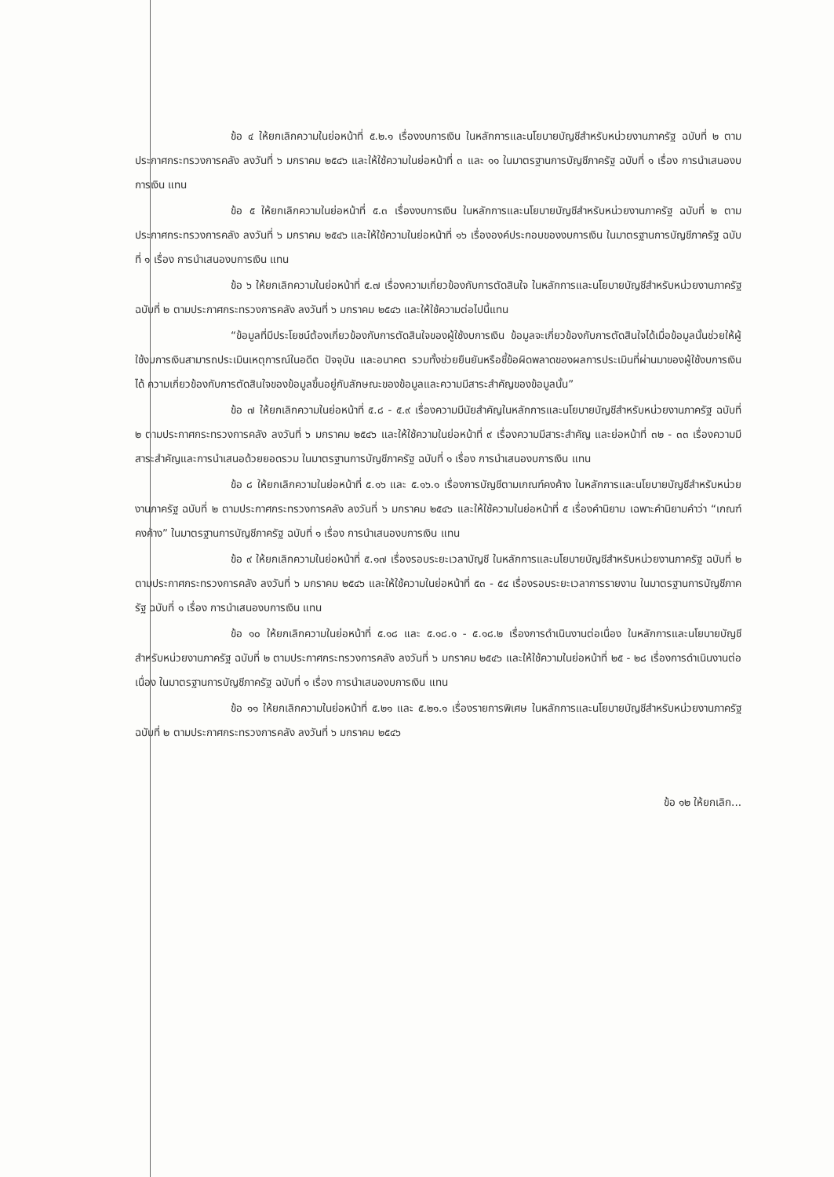ข้อ ๔ ให้ยกเลิกความในย่อหน้าที่ ๕.๒.๑ เรื่องงบการเงิน ในหลักการและนโยบายบัญชีสำหรับหน่วยงานภาครัฐ ฉบับที่ ๒ ตามประกาศกระทรวงการคลัง ลงวันที่ ๖ มกราคม ๒๕๔๖ และให้ใช้ความในย่อหน้าที่ ๓ และ ๑๑ ในมาตรฐานการบัญชีภาครัฐ ฉบับที่ ๑ เรื่อง การนำเสนองบการเงิน แทน
ข้อ ๕ ให้ยกเลิกความในย่อหน้าที่ ๕.๓ เรื่องงบการเงิน ในหลักการและนโยบายบัญชีสำหรับหน่วยงานภาครัฐ ฉบับที่ ๒ ตามประกาศกระทรวงการคลัง ลงวันที่ ๖ มกราคม ๒๕๔๖ และให้ใช้ความในย่อหน้าที่ ๑๖ เรื่ององค์ประกอบของงบการเงิน ในมาตรฐานการบัญชีภาครัฐ ฉบับที่ ๑ เรื่อง การนำเสนองบการเงิน แทน
ข้อ ๖ ให้ยกเลิกความในย่อหน้าที่ ๕.๗ เรื่องความเกี่ยวข้องกับการตัดสินใจ ในหลักการและนโยบายบัญชีสำหรับหน่วยงานภาครัฐ ฉบับที่ ๒ ตามประกาศกระทรวงการคลัง ลงวันที่ ๖ มกราคม ๒๕๔๖ และให้ใช้ความต่อไปนี้แทน
“ข้อมูลที่มีประโยชน์ต้องเกี่ยวข้องกับการตัดสินใจของผู้ใช้งบการเงิน ข้อมูลจะเกี่ยวข้องกับการตัดสินใจได้เมื่อข้อมูลนั้นช่วยให้ผู้ใช้งบการเงินสามารถประเมินเหตุการณ์ในอดีต ปัจจุบัน และอนาคต รวมทั้งช่วยยืนยันหรือชี้ข้อผิดพลาดของผลการประเมินที่ผ่านมาของผู้ใช้งบการเงินได้ ความเกี่ยวข้องกับการตัดสินใจของข้อมูลขึ้นอยู่กับลักษณะของข้อมูลและความมีสาระสำคัญของข้อมูลนั้น”
ข้อ ๗ ให้ยกเลิกความในย่อหน้าที่ ๕.๘ - ๕.๙ เรื่องความมีนัยสำคัญในหลักการและนโยบายบัญชีสำหรับหน่วยงานภาครัฐ ฉบับที่ ๒ ตามประกาศกระทรวงการคลัง ลงวันที่ ๖ มกราคม ๒๕๔๖ และให้ใช้ความในย่อหน้าที่ ๙ เรื่องความมีสาระสำคัญ และย่อหน้าที่ ๓๒ - ๓๓ เรื่องความมีสาระสำคัญและการนำเสนอด้วยยอดรวม ในมาตรฐานการบัญชีภาครัฐ ฉบับที่ ๑ เรื่อง การนำเสนองบการเงิน แทน
ข้อ ๘ ให้ยกเลิกความในย่อหน้าที่ ๕.๑๖ และ ๕.๑๖.๑ เรื่องการบัญชีตามเกณฑ์คงค้าง ในหลักการและนโยบายบัญชีสำหรับหน่วยงานภาครัฐ ฉบับที่ ๒ ตามประกาศกระทรวงการคลัง ลงวันที่ ๖ มกราคม ๒๕๔๖ และให้ใช้ความในย่อหน้าที่ ๕ เรื่องคำนิยาม เฉพาะคำนิยามคำว่า “เกณฑ์คงค้าง” ในมาตรฐานการบัญชีภาครัฐ ฉบับที่ ๑ เรื่อง การนำเสนองบการเงิน แทน
ข้อ ๙ ให้ยกเลิกความในย่อหน้าที่ ๕.๑๗ เรื่องรอบระยะเวลาบัญชี ในหลักการและนโยบายบัญชีสำหรับหน่วยงานภาครัฐ ฉบับที่ ๒ ตามประกาศกระทรวงการคลัง ลงวันที่ ๖ มกราคม ๒๕๔๖ และให้ใช้ความในย่อหน้าที่ ๕๓ - ๕๔ เรื่องรอบระยะเวลาการรายงาน ในมาตรฐานการบัญชีภาครัฐ ฉบับที่ ๑ เรื่อง การนำเสนองบการเงิน แทน
ข้อ ๑๐ ให้ยกเลิกความในย่อหน้าที่ ๕.๑๘ และ ๕.๑๘.๑ - ๕.๑๘.๒ เรื่องการดำเนินงานต่อเนื่อง ในหลักการและนโยบายบัญชีสำหรับหน่วยงานภาครัฐ ฉบับที่ ๒ ตามประกาศกระทรวงการคลัง ลงวันที่ ๖ มกราคม ๒๕๔๖ และให้ใช้ความในย่อหน้าที่ ๒๕ - ๒๘ เรื่องการดำเนินงานต่อเนื่อง ในมาตรฐานการบัญชีภาครัฐ ฉบับที่ ๑ เรื่อง การนำเสนองบการเงิน แทน
ข้อ ๑๑ ให้ยกเลิกความในย่อหน้าที่ ๕.๒๑ และ ๕.๒๑.๑ เรื่องรายการพิเศษ ในหลักการและนโยบายบัญชีสำหรับหน่วยงานภาครัฐ ฉบับที่ ๒ ตามประกาศกระทรวงการคลัง ลงวันที่ ๖ มกราคม ๒๕๔๖
ข้อ ๑๒ ให้ยกเลิก...